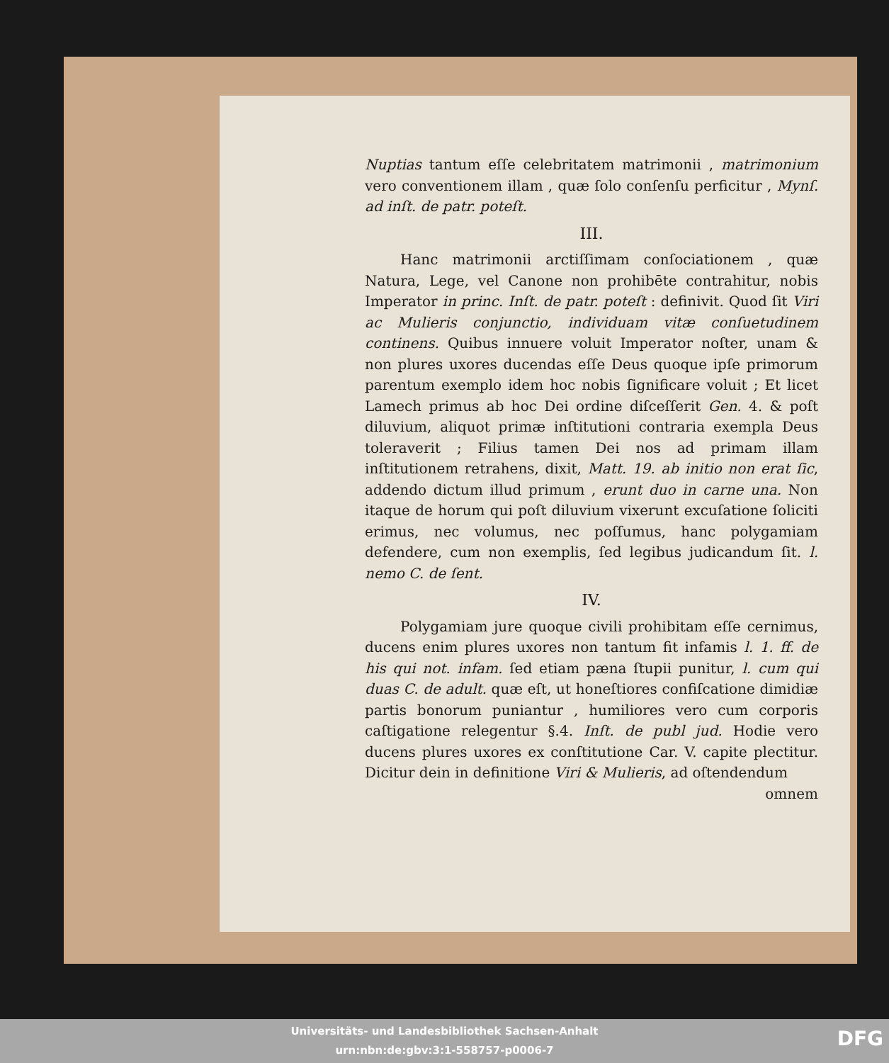Nuptias tantum eſſe celebritatem matrimonii , matrimonium vero conventionem illam , quæ ſolo conſenſu perficitur , Mynſ. ad inſt. de patr. poteſt.
III.
Hanc matrimonii arctiſſimam conſociationem , quæ Natura, Lege, vel Canone non prohibēte contrahitur, nobis Imperator in princ. Inſt. de patr. poteſt : definivit. Quod ſit Viri ac Mulieris conjunctio, individuam vitæ conſuetudinem continens. Quibus innuere voluit Imperator noſter, unam & non plures uxores ducendas eſſe Deus quoque ipſe primorum parentum exemplo idem hoc nobis ſignificare voluit ; Et licet Lamech primus ab hoc Dei ordine diſceſſerit Gen. 4. & poſt diluvium, aliquot primæ inſtitutioni contraria exempla Deus toleraverit ; Filius tamen Dei nos ad primam illam inſtitutionem retrahens, dixit, Matt. 19. ab initio non erat ſic, addendo dictum illud primum , erunt duo in carne una. Non itaque de horum qui poſt diluvium vixerunt excuſatione ſoliciti erimus, nec volumus, nec poſſumus, hanc polygamiam defendere, cum non exemplis, ſed legibus judicandum ſit. l. nemo C. de ſent.
IV.
Polygamiam jure quoque civili prohibitam eſſe cernimus, ducens enim plures uxores non tantum fit infamis l. 1. ff. de his qui not. infam. ſed etiam pæna ſtupii punitur, l. cum qui duas C. de adult. quæ eſt, ut honeſtiores confiſcatione dimidiæ partis bonorum puniantur , humiliores vero cum corporis caſtigatione relegentur §.4. Inſt. de publ jud. Hodie vero ducens plures uxores ex conſtitutione Car. V. capite plectitur. Dicitur dein in definitione Viri & Mulieris, ad oſtendendum
omnem
Universitäts- und Landesbibliothek Sachsen-Anhalt
urn:nbn:de:gbv:3:1-558757-p0006-7
DFG